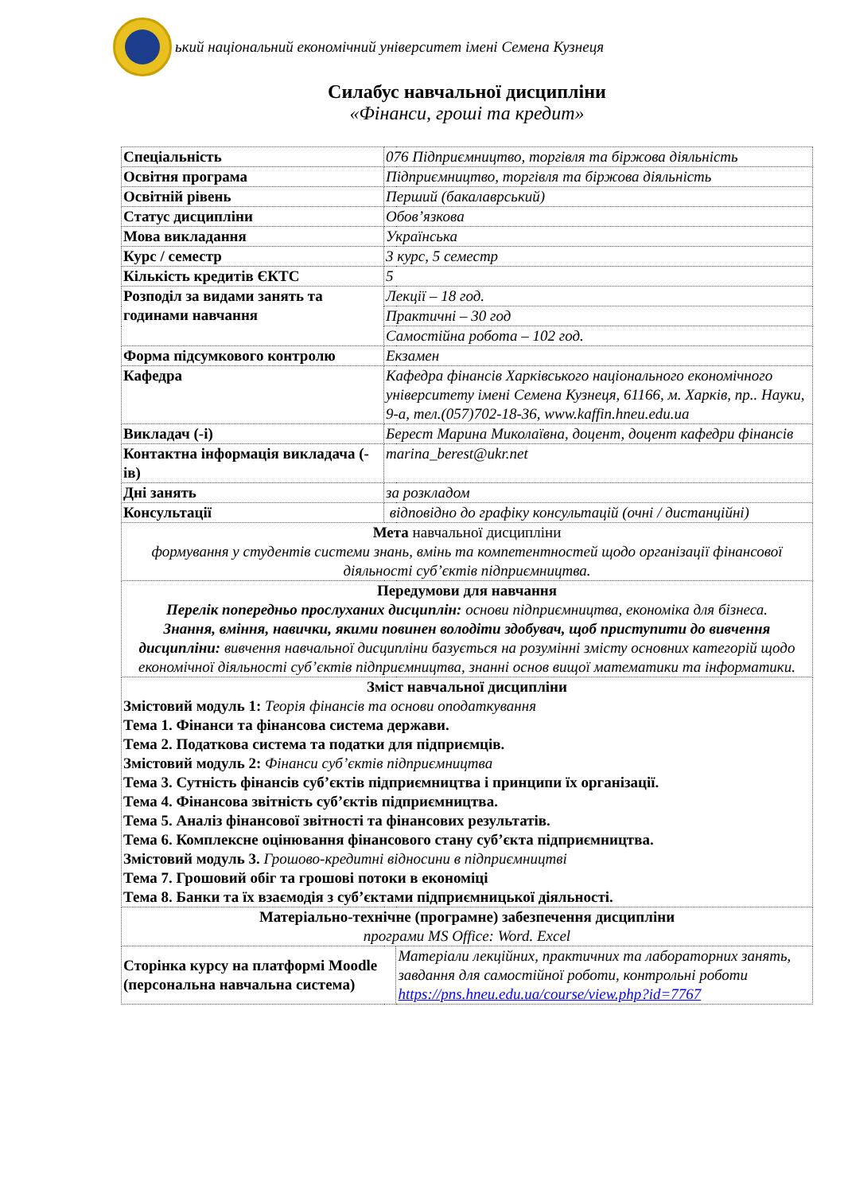ький національний економічний університет імені Семена Кузнеця
Силабус навчальної дисципліни
«Фінанси, гроші та кредит»
| Спеціальність | 076 Підприємництво, торгівля та біржова діяльність | |
| Освітня програма | Підприємництво, торгівля та біржова діяльність | |
| Освітній рівень | Перший (бакалаврський) | |
| Статус дисципліни | Обов’язкова | |
| Мова викладання | Українська | |
| Курс / семестр | 3 курс, 5 семестр | |
| Кількість кредитів ЄКТС | 5 | |
| Розподіл за видами занять та годинами навчання | Лекції – 18 год. | |
| | Практичні – 30 год | |
| | Самостійна робота – 102 год. | |
| Форма підсумкового контролю | Екзамен | |
| Кафедра | Кафедра фінансів Харківського національного економічного університету імені Семена Кузнеця, 61166, м. Харків, пр.. Науки, 9-а, тел.(057)702-18-36, www.kaffin.hneu.edu.ua | |
| Викладач (-і) | Берест Марина Миколаївна, доцент, доцент кафедри фінансів | |
| Контактна інформація викладача (-ів) | marina_berest@ukr.net | |
| Дні занять | за розкладом | |
| Консультації | відповідно до графіку консультацій (очні / дистанційні) | |
| Мета навчальної дисципліни формування у студентів системи знань, вмінь та компетентностей щодо організації фінансової діяльності суб’єктів підприємництва. | | |
| Передумови для навчання Перелік попередньо прослуханих дисциплін: основи підприємництва, економіка для бізнеса. Знання, вміння, навички, якими повинен володіти здобувач, щоб приступити до вивчення дисципліни: вивчення навчальної дисципліни базується на розумінні змісту основних категорій щодо економічної діяльності суб’єктів підприємництва, знанні основ вищої математики та інформатики. | | |
| Зміст навчальної дисципліни Змістовий модуль 1: Теорія фінансів та основи оподаткування Тема 1. Фінанси та фінансова система держави. Тема 2. Податкова система та податки для підприємців. Змістовий модуль 2: Фінанси суб’єктів підприємництва Тема 3. Сутність фінансів суб’єктів підприємництва і принципи їх організації. Тема 4. Фінансова звітність суб’єктів підприємництва. Тема 5. Аналіз фінансової звітності та фінансових результатів. Тема 6. Комплексне оцінювання фінансового стану суб’єкта підприємництва. Змістовий модуль 3. Грошово-кредитні відносини в підприємництві Тема 7. Грошовий обіг та грошові потоки в економіці Тема 8. Банки та їх взаємодія з суб’єктами підприємницької діяльності. | | |
| Матеріально-технічне (програмне) забезпечення дисципліни програми MS Office: Word. Excel | | |
| Сторінка курсу на платформі Moodle (персональна навчальна система) | | Матеріали лекційних, практичних та лабораторних занять, завдання для самостійної роботи, контрольні роботи https://pns.hneu.edu.ua/course/view.php?id=7767 |